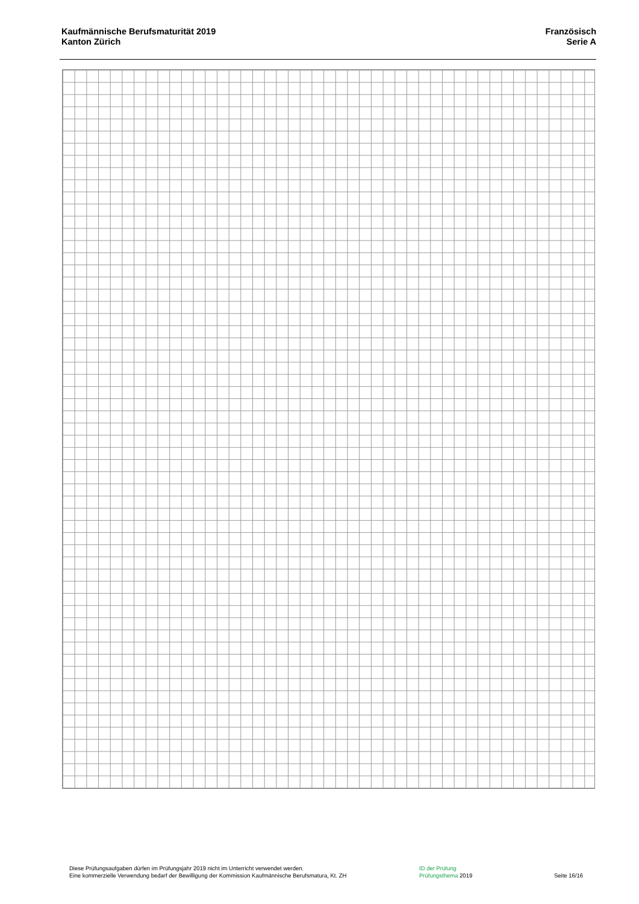Kaufmännische Berufsmaturität 2019
Kanton Zürich
Französisch
Serie A
Diese Prüfungsaufgaben dürfen im Prüfungsjahr 2019 nicht im Unterricht verwendet werden.
Eine kommerzielle Verwendung bedarf der Bewilligung der Kommission Kaufmännische Berufsmatura, Kt. ZH
ID der Prüfung
Prüfungsthema 2019
Seite 16/16